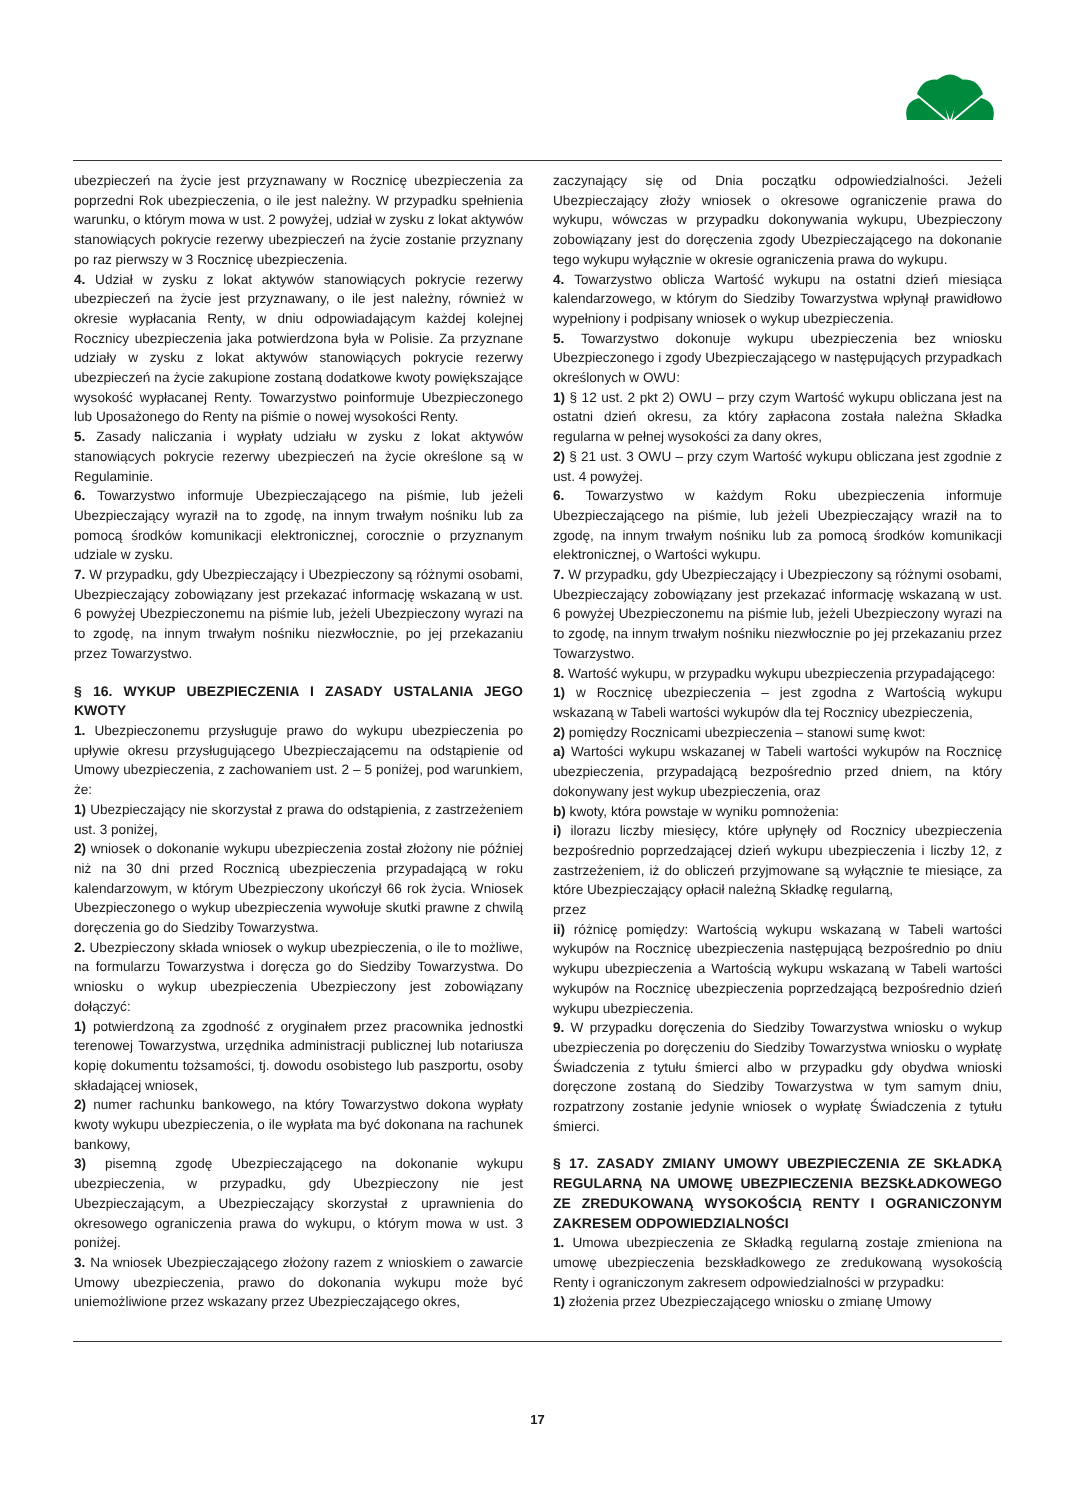ubezpieczeń na życie jest przyznawany w Rocznicę ubezpieczenia za poprzedni Rok ubezpieczenia, o ile jest należny. W przypadku spełnienia warunku, o którym mowa w ust. 2 powyżej, udział w zysku z lokat aktywów stanowiących pokrycie rezerwy ubezpieczeń na życie zostanie przyznany po raz pierwszy w 3 Rocznicę ubezpieczenia.
4. Udział w zysku z lokat aktywów stanowiących pokrycie rezerwy ubezpieczeń na życie jest przyznawany, o ile jest należny, również w okresie wypłacania Renty, w dniu odpowiadającym każdej kolejnej Rocznicy ubezpieczenia jaka potwierdzona była w Polisie. Za przyznane udziały w zysku z lokat aktywów stanowiących pokrycie rezerwy ubezpieczeń na życie zakupione zostaną dodatkowe kwoty powiększające wysokość wypłacanej Renty. Towarzystwo poinformuje Ubezpieczonego lub Uposażonego do Renty na piśmie o nowej wysokości Renty.
5. Zasady naliczania i wypłaty udziału w zysku z lokat aktywów stanowiących pokrycie rezerwy ubezpieczeń na życie określone są w Regulaminie.
6. Towarzystwo informuje Ubezpieczającego na piśmie, lub jeżeli Ubezpieczający wyraził na to zgodę, na innym trwałym nośniku lub za pomocą środków komunikacji elektronicznej, corocznie o przyznanym udziale w zysku.
7. W przypadku, gdy Ubezpieczający i Ubezpieczony są różnymi osobami, Ubezpieczający zobowiązany jest przekazać informację wskazaną w ust. 6 powyżej Ubezpieczonemu na piśmie lub, jeżeli Ubezpieczony wyrazi na to zgodę, na innym trwałym nośniku niezwłocznie, po jej przekazaniu przez Towarzystwo.
§ 16. WYKUP UBEZPIECZENIA I ZASADY USTALANIA JEGO KWOTY
1. Ubezpieczonemu przysługuje prawo do wykupu ubezpieczenia po upływie okresu przysługującego Ubezpieczającemu na odstąpienie od Umowy ubezpieczenia, z zachowaniem ust. 2 – 5 poniżej, pod warunkiem, że:
1) Ubezpieczający nie skorzystał z prawa do odstąpienia, z zastrzeżeniem ust. 3 poniżej,
2) wniosek o dokonanie wykupu ubezpieczenia został złożony nie później niż na 30 dni przed Rocznicą ubezpieczenia przypadającą w roku kalendarzowym, w którym Ubezpieczony ukończył 66 rok życia. Wniosek Ubezpieczonego o wykup ubezpieczenia wywołuje skutki prawne z chwilą doręczenia go do Siedziby Towarzystwa.
2. Ubezpieczony składa wniosek o wykup ubezpieczenia, o ile to możliwe, na formularzu Towarzystwa i doręcza go do Siedziby Towarzystwa. Do wniosku o wykup ubezpieczenia Ubezpieczony jest zobowiązany dołączyć:
1) potwierdzoną za zgodność z oryginałem przez pracownika jednostki terenowej Towarzystwa, urzędnika administracji publicznej lub notariusza kopię dokumentu tożsamości, tj. dowodu osobistego lub paszportu, osoby składającej wniosek,
2) numer rachunku bankowego, na który Towarzystwo dokona wypłaty kwoty wykupu ubezpieczenia, o ile wypłata ma być dokonana na rachunek bankowy,
3) pisemną zgodę Ubezpieczającego na dokonanie wykupu ubezpieczenia, w przypadku, gdy Ubezpieczony nie jest Ubezpieczającym, a Ubezpieczający skorzystał z uprawnienia do okresowego ograniczenia prawa do wykupu, o którym mowa w ust. 3 poniżej.
3. Na wniosek Ubezpieczającego złożony razem z wnioskiem o zawarcie Umowy ubezpieczenia, prawo do dokonania wykupu może być uniemożliwione przez wskazany przez Ubezpieczającego okres,
zaczynający się od Dnia początku odpowiedzialności. Jeżeli Ubezpieczający złoży wniosek o okresowe ograniczenie prawa do wykupu, wówczas w przypadku dokonywania wykupu, Ubezpieczony zobowiązany jest do doręczenia zgody Ubezpieczającego na dokonanie tego wykupu wyłącznie w okresie ograniczenia prawa do wykupu.
4. Towarzystwo oblicza Wartość wykupu na ostatni dzień miesiąca kalendarzowego, w którym do Siedziby Towarzystwa wpłynął prawidłowo wypełniony i podpisany wniosek o wykup ubezpieczenia.
5. Towarzystwo dokonuje wykupu ubezpieczenia bez wniosku Ubezpieczonego i zgody Ubezpieczającego w następujących przypadkach określonych w OWU:
1) § 12 ust. 2 pkt 2) OWU – przy czym Wartość wykupu obliczana jest na ostatni dzień okresu, za który zapłacona została należna Składka regularna w pełnej wysokości za dany okres,
2) § 21 ust. 3 OWU – przy czym Wartość wykupu obliczana jest zgodnie z ust. 4 powyżej.
6. Towarzystwo w każdym Roku ubezpieczenia informuje Ubezpieczającego na piśmie, lub jeżeli Ubezpieczający wraził na to zgodę, na innym trwałym nośniku lub za pomocą środków komunikacji elektronicznej, o Wartości wykupu.
7. W przypadku, gdy Ubezpieczający i Ubezpieczony są różnymi osobami, Ubezpieczający zobowiązany jest przekazać informację wskazaną w ust. 6 powyżej Ubezpieczonemu na piśmie lub, jeżeli Ubezpieczony wyrazi na to zgodę, na innym trwałym nośniku niezwłocznie po jej przekazaniu przez Towarzystwo.
8. Wartość wykupu, w przypadku wykupu ubezpieczenia przypadającego:
1) w Rocznicę ubezpieczenia – jest zgodna z Wartością wykupu wskazaną w Tabeli wartości wykupów dla tej Rocznicy ubezpieczenia,
2) pomiędzy Rocznicami ubezpieczenia – stanowi sumę kwot:
a) Wartości wykupu wskazanej w Tabeli wartości wykupów na Rocznicę ubezpieczenia, przypadającą bezpośrednio przed dniem, na który dokonywany jest wykup ubezpieczenia, oraz
b) kwoty, która powstaje w wyniku pomnożenia:
i) ilorazu liczby miesięcy, które upłynęły od Rocznicy ubezpieczenia bezpośrednio poprzedzającej dzień wykupu ubezpieczenia i liczby 12, z zastrzeżeniem, iż do obliczeń przyjmowane są wyłącznie te miesiące, za które Ubezpieczający opłacił należną Składkę regularną,
przez
ii) różnicę pomiędzy: Wartością wykupu wskazaną w Tabeli wartości wykupów na Rocznicę ubezpieczenia następującą bezpośrednio po dniu wykupu ubezpieczenia a Wartością wykupu wskazaną w Tabeli wartości wykupów na Rocznicę ubezpieczenia poprzedzającą bezpośrednio dzień wykupu ubezpieczenia.
9. W przypadku doręczenia do Siedziby Towarzystwa wniosku o wykup ubezpieczenia po doręczeniu do Siedziby Towarzystwa wniosku o wypłatę Świadczenia z tytułu śmierci albo w przypadku gdy obydwa wnioski doręczone zostaną do Siedziby Towarzystwa w tym samym dniu, rozpatrzony zostanie jedynie wniosek o wypłatę Świadczenia z tytułu śmierci.
§ 17. ZASADY ZMIANY UMOWY UBEZPIECZENIA ZE SKŁADKĄ REGULARNĄ NA UMOWĘ UBEZPIECZENIA BEZSKŁADKOWEGO ZE ZREDUKOWANĄ WYSOKOŚCIĄ RENTY I OGRANICZONYM ZAKRESEM ODPOWIEDZIALNOŚCI
1. Umowa ubezpieczenia ze Składką regularną zostaje zmieniona na umowę ubezpieczenia bezskładkowego ze zredukowaną wysokością Renty i ograniczonym zakresem odpowiedzialności w przypadku:
1) złożenia przez Ubezpieczającego wniosku o zmianę Umowy
17